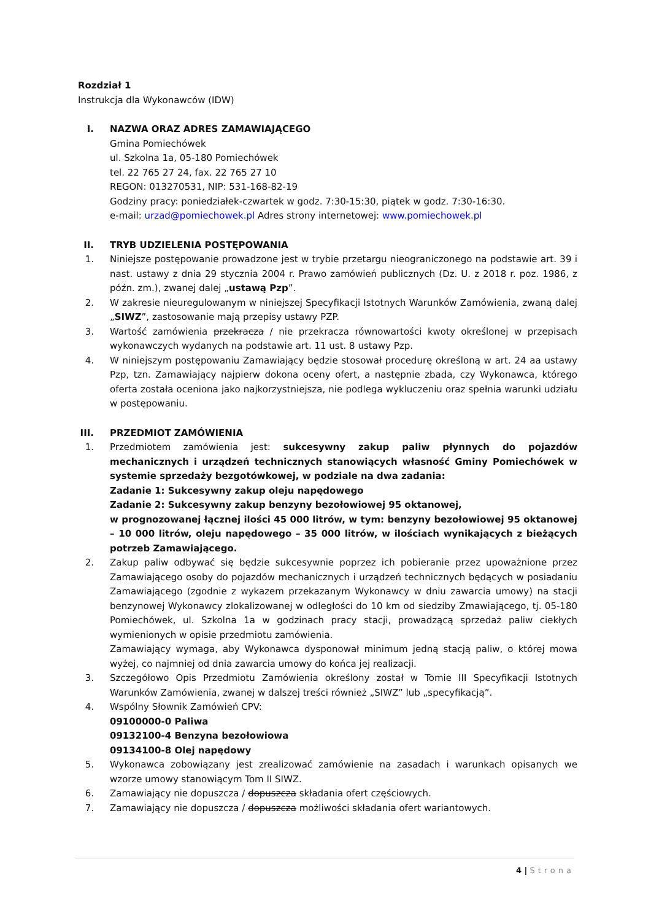Rozdział 1
Instrukcja dla Wykonawców (IDW)
I. NAZWA ORAZ ADRES ZAMAWIAJĄCEGO
Gmina Pomiechówek
ul. Szkolna 1a, 05-180 Pomiechówek
tel. 22 765 27 24, fax. 22 765 27 10
REGON: 013270531, NIP: 531-168-82-19
Godziny pracy: poniedziałek-czwartek w godz. 7:30-15:30, piątek w godz. 7:30-16:30.
e-mail: urzad@pomiechowek.pl Adres strony internetowej: www.pomiechowek.pl
II.
TRYB UDZIELENIA POSTĘPOWANIA
1. Niniejsze postępowanie prowadzone jest w trybie przetargu nieograniczonego na podstawie art. 39 i nast. ustawy z dnia 29 stycznia 2004 r. Prawo zamówień publicznych (Dz. U. z 2018 r. poz. 1986, z późn. zm.), zwanej dalej „ustawą Pzp”.
2. W zakresie nieuregulowanym w niniejszej Specyfikacji Istotnych Warunków Zamówienia, zwaną dalej „SIWZ”, zastosowanie mają przepisy ustawy PZP.
3. Wartość zamówienia przekracza / nie przekracza równowartości kwoty określonej w przepisach wykonawczych wydanych na podstawie art. 11 ust. 8 ustawy Pzp.
4. W niniejszym postępowaniu Zamawiający będzie stosował procedurę określoną w art. 24 aa ustawy Pzp, tzn. Zamawiający najpierw dokona oceny ofert, a następnie zbada, czy Wykonawca, którego oferta została oceniona jako najkorzystniejsza, nie podlega wykluczeniu oraz spełnia warunki udziału w postępowaniu.
III.
PRZEDMIOT ZAMÓWIENIA
1. Przedmiotem zamówienia jest: sukcesywny zakup paliw płynnych do pojazdów mechanicznych i urządzeń technicznych stanowiących własność Gminy Pomiechówek w systemie sprzedaży bezgotówkowej, w podziale na dwa zadania:
Zadanie 1: Sukcesywny zakup oleju napędowego
Zadanie 2: Sukcesywny zakup benzyny bezołowiowej 95 oktanowej,
w prognozowanej łącznej ilości 45 000 litrów, w tym: benzyny bezołowiowej 95 oktanowej – 10 000 litrów, oleju napędowego – 35 000 litrów, w ilościach wynikających z bieżących potrzeb Zamawiającego.
2. Zakup paliw odbywać się będzie sukcesywnie poprzez ich pobieranie przez upoważnione przez Zamawiającego osoby do pojazdów mechanicznych i urządzeń technicznych będących w posiadaniu Zamawiającego (zgodnie z wykazem przekazanym Wykonawcy w dniu zawarcia umowy) na stacji benzynowej Wykonawcy zlokalizowanej w odległości do 10 km od siedziby Zmawiającego, tj. 05-180 Pomiechówek, ul. Szkolna 1a w godzinach pracy stacji, prowadzącą sprzedaż paliw ciekłych wymienionych w opisie przedmiotu zamówienia.
Zamawiający wymaga, aby Wykonawca dysponował minimum jedną stacją paliw, o której mowa wyżej, co najmniej od dnia zawarcia umowy do końca jej realizacji.
3. Szczegółowo Opis Przedmiotu Zamówienia określony został w Tomie III Specyfikacji Istotnych Warunków Zamówienia, zwanej w dalszej treści również „SIWZ” lub „specyfikacją”.
4. Wspólny Słownik Zamówień CPV:
09100000-0 Paliwa
09132100-4 Benzyna bezołowiowa
09134100-8 Olej napędowy
5. Wykonawca zobowiązany jest zrealizować zamówienie na zasadach i warunkach opisanych we wzorze umowy stanowiącym Tom II SIWZ.
6. Zamawiający nie dopuszcza / dopuszcza składania ofert częściowych.
7. Zamawiający nie dopuszcza / dopuszcza możliwości składania ofert wariantowych.
4 | Strona